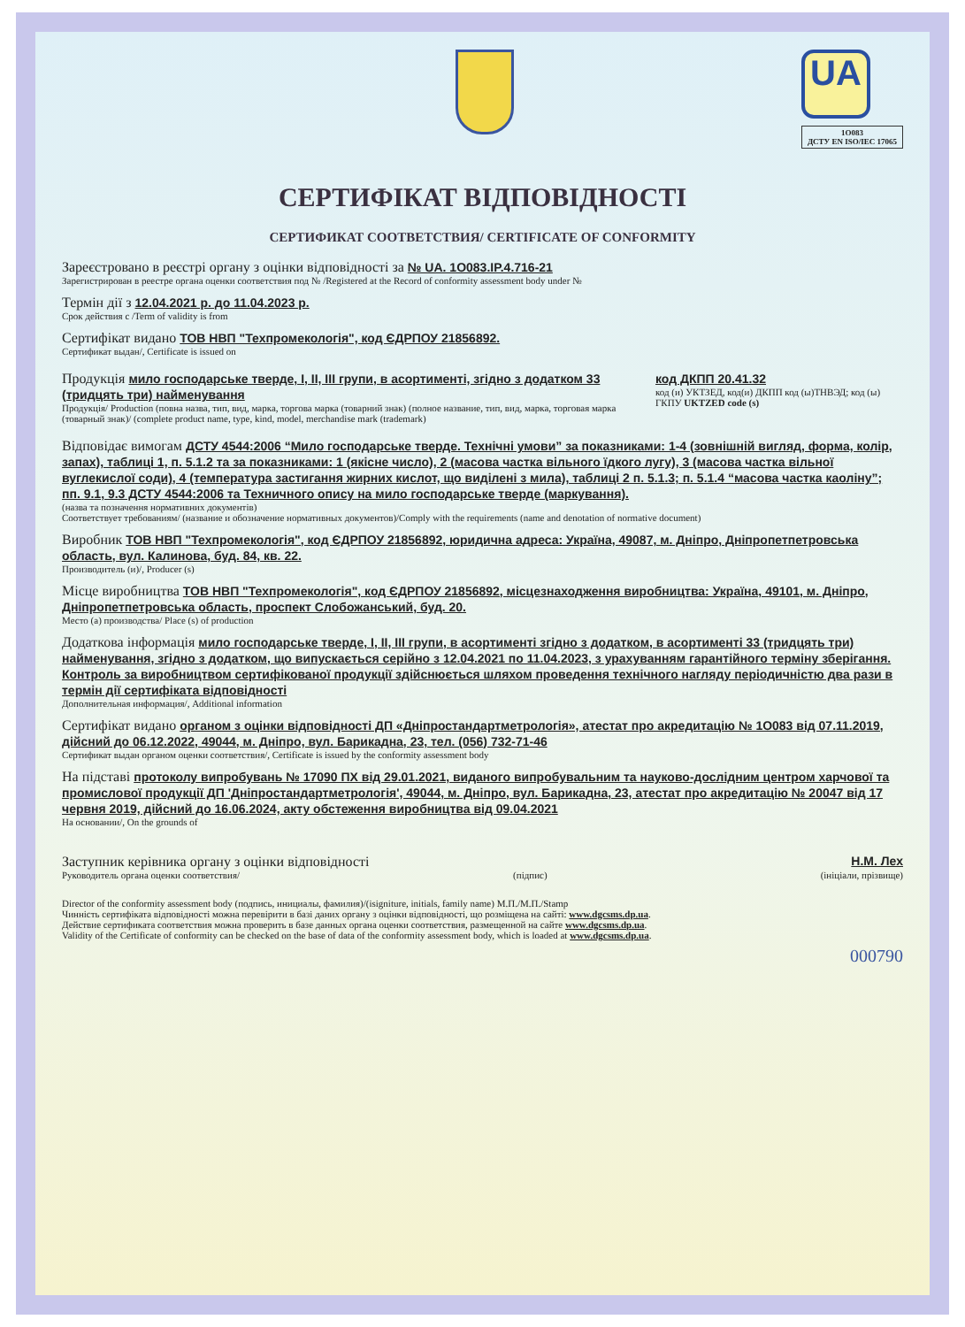UA
1O083
ДСТУ EN ISO/IEC 17065
СЕРТИФІКАТ ВІДПОВІДНОСТІ
СЕРТИФИКАТ СООТВЕТСТВИЯ/ CERTIFICATE OF CONFORMITY
Зареєстровано в реєстрі органу з оцінки відповідності за № UA. 1O083.IP.4.716-21
Зарегистрирован в реестре органа оценки соответствия под № /Registered at the Record of conformity assessment body under №
Термін дії з 12.04.2021 р. до 11.04.2023 р.
Срок действия с /Term of validity is from
Сертифікат видано ТОВ НВП "Техпромекологія", код ЄДРПОУ 21856892.
Сертификат выдан/, Certificate is issued on
Продукція мило господарське тверде, І, ІІ, ІІІ групи, в асортименті, згідно з додатком 33 (тридцять три) найменування
Продукція/ Production (повна назва, тип, вид, марка, торгова марка (товарний знак) (полное название, тип, вид, марка, торговая марка (товарный знак)/ (complete product name, type, kind, model, merchandise mark (trademark)
код ДКПП 20.41.32
код (и) УКТЗЕД, код(и) ДКПП код (ы)ТНВЭД; код (ы) ГКПУ UKTZED code (s)
Відповідає вимогам ДСТУ 4544:2006 “Мило господарське тверде. Технічні умови” за показниками: 1-4 (зовнішній вигляд, форма, колір, запах), таблиці 1, п. 5.1.2 та за показниками: 1 (якісне число), 2 (масова частка вільного їдкого лугу), 3 (масова частка вільної вуглекислої соди), 4 (температура застигання жирних кислот, що виділені з мила), таблиці 2 п. 5.1.3; п. 5.1.4 “масова частка каоліну”; пп. 9.1, 9.3 ДСТУ 4544:2006 та Техничного опису на мило господарське тверде (маркування).
(назва та позначення нормативних документів)
Соответствует требованиям/ (название и обозначение нормативных документов)/Comply with the requirements (name and denotation of normative document)
Виробник ТОВ НВП "Техпромекологія", код ЄДРПОУ 21856892, юридична адреса: Україна, 49087, м. Дніпро, Дніпропетпетровська область, вул. Калинова, буд. 84, кв. 22.
Производитель (и)/, Producer (s)
Місце виробництва ТОВ НВП "Техпромекологія", код ЄДРПОУ 21856892, місцезнаходження виробництва: Україна, 49101, м. Дніпро, Дніпропетпетровська область, проспект Слобожанський, буд. 20.
Место (а) производства/ Place (s) of production
Додаткова інформація мило господарське тверде, І, ІІ, ІІІ групи, в асортименті згідно з додатком, в асортименті 33 (тридцять три) найменування, згідно з додатком, що випускається серійно з 12.04.2021 по 11.04.2023, з урахуванням гарантійного терміну зберігання. Контроль за виробництвом сертифікованої продукції здійснюється шляхом проведення технічного нагляду періодичністю два рази в термін дії сертифіката відповідності
Дополнительная информация/, Additional information
Сертифікат видано органом з оцінки відповідності ДП «Дніпростандартметрологія», атестат про акредитацію № 1O083 від 07.11.2019, дійсний до 06.12.2022, 49044, м. Дніпро, вул. Барикадна, 23, тел. (056) 732-71-46
Сертификат выдан органом оценки соответствия/, Certificate is issued by the conformity assessment body
На підставі протоколу випробувань № 17090 ПХ від 29.01.2021, виданого випробувальним та науково-дослідним центром харчової та промислової продукції ДП 'Дніпростандартметрологія', 49044, м. Дніпро, вул. Барикадна, 23, атестат про акредитацію № 20047 від 17 червня 2019, дійсний до 16.06.2024, акту обстеження виробництва від 09.04.2021
На основании/, On the grounds of
Заступник керівника органу з оцінки відповідності Н.М. Лех
Руководитель органа оценки соответствия/ (підпис) (ініціали, прізвище)
Director of the conformity assessment body (подпись, инициалы, фамилия)/(isigniture, initials, family name) М.П./М.П./Stamp
Чинність сертифіката відповідності можна перевірити в базі даних органу з оцінки відповідності, що розміщена на сайті: www.dgcsms.dp.ua.
Действие сертификата соответствия можна проверить в базе данных органа оценки соответствия, размещенной на сайте www.dgcsms.dp.ua.
Validity of the Certificate of conformity can be checked on the base of data of the conformity assessment body, which is loaded at www.dgcsms.dp.ua.
000790